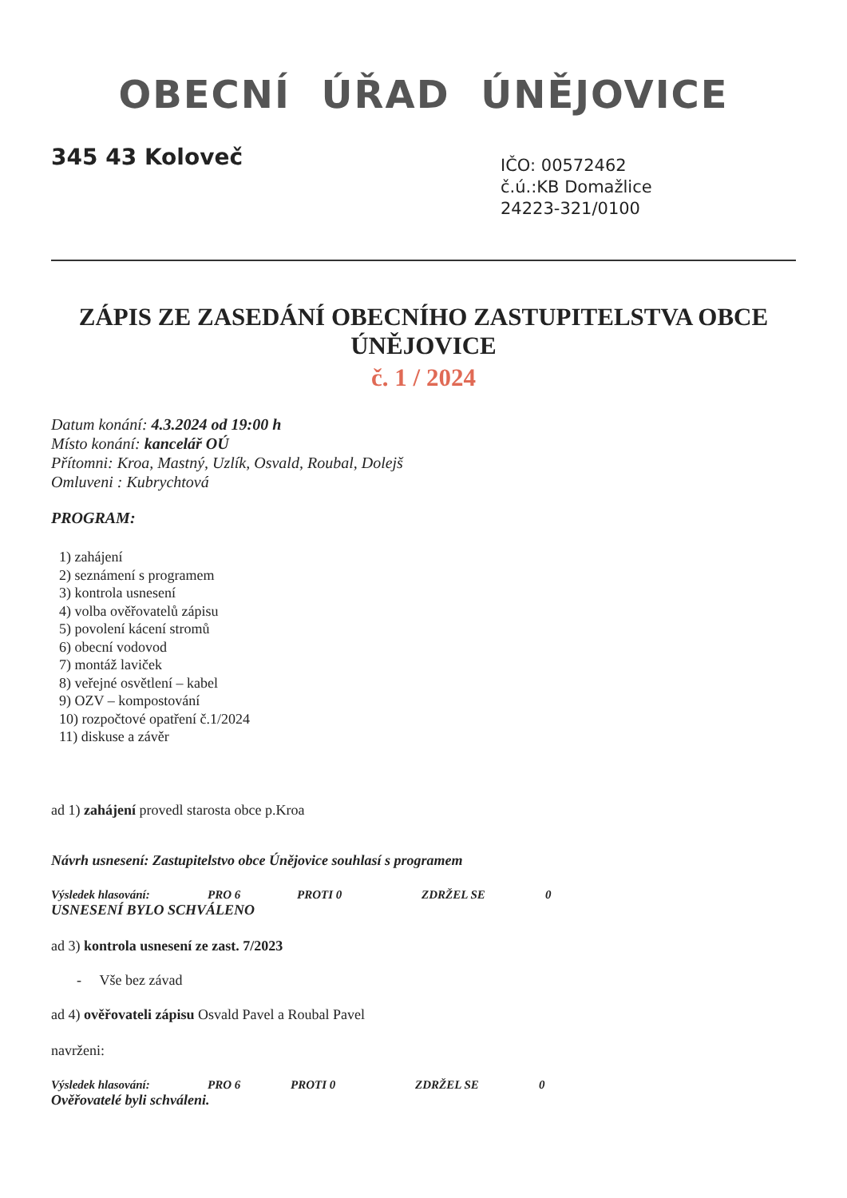OBECNÍ ÚŘAD ÚNĚJOVICE
345 43 Koloveč
IČO: 00572462
č.ú.:KB Domažlice
24223-321/0100
ZÁPIS ZE ZASEDÁNÍ OBECNÍHO ZASTUPITELSTVA OBCE ÚNĚJOVICE
č. 1 / 2024
Datum konání: 4.3.2024 od 19:00 h
Místo konání: kancelář OÚ
Přítomni: Kroa, Mastný, Uzlík, Osvald, Roubal, Dolejš
Omluveni : Kubrychtová
PROGRAM:
1) zahájení
2) seznámení s programem
3) kontrola usnesení
4) volba ověřovatelů zápisu
5) povolení kácení stromů
6) obecní vodovod
7) montáž laviček
8) veřejné osvětlení – kabel
9) OZV – kompostování
10) rozpočtové opatření č.1/2024
11) diskuse a závěr
ad 1) zahájení provedl starosta obce p.Kroa
Návrh usnesení: Zastupitelstvo obce Únějovice souhlasí s programem
Výsledek hlasování: PRO 6 PROTI 0 ZDRŽEL SE 0
USNESENÍ BYLO SCHVÁLENO
ad 3) kontrola usnesení ze zast. 7/2023
- Vše bez závad
ad 4) ověřovateli zápisu Osvald Pavel a Roubal Pavel
navrženi:
Výsledek hlasování: PRO 6 PROTI 0 ZDRŽEL SE 0
Ověřovatelé byli schváleni.